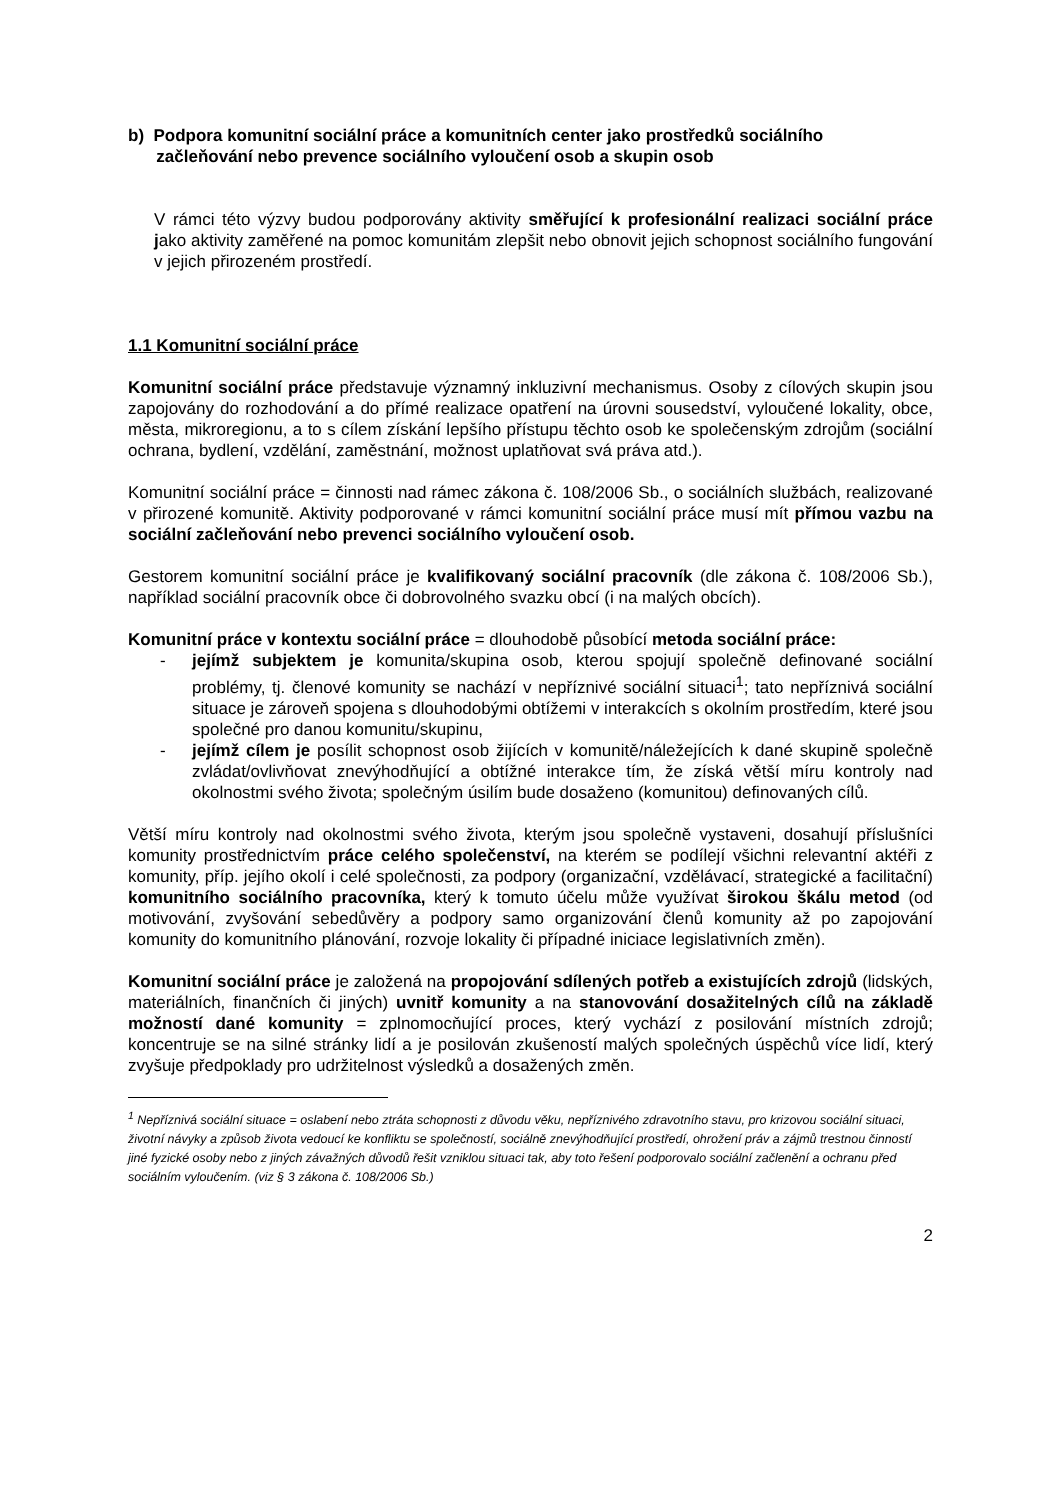b) Podpora komunitní sociální práce a komunitních center jako prostředků sociálního
začleňování nebo prevence sociálního vyloučení osob a skupin osob
V rámci této výzvy budou podporovány aktivity směřující k profesionální realizaci sociální práce jako aktivity zaměřené na pomoc komunitám zlepšit nebo obnovit jejich schopnost sociálního fungování v jejich přirozeném prostředí.
1.1 Komunitní sociální práce
Komunitní sociální práce představuje významný inkluzivní mechanismus. Osoby z cílových skupin jsou zapojovány do rozhodování a do přímé realizace opatření na úrovni sousedství, vyloučené lokality, obce, města, mikroregionu, a to s cílem získání lepšího přístupu těchto osob ke společenským zdrojům (sociální ochrana, bydlení, vzdělání, zaměstnání, možnost uplatňovat svá práva atd.).
Komunitní sociální práce = činnosti nad rámec zákona č. 108/2006 Sb., o sociálních službách, realizované v přirozené komunitě. Aktivity podporované v rámci komunitní sociální práce musí mít přímou vazbu na sociální začleňování nebo prevenci sociálního vyloučení osob.
Gestorem komunitní sociální práce je kvalifikovaný sociální pracovník (dle zákona č. 108/2006 Sb.), například sociální pracovník obce či dobrovolného svazku obcí (i na malých obcích).
Komunitní práce v kontextu sociální práce = dlouhodobě působící metoda sociální práce:
- jejímž subjektem je komunita/skupina osob, kterou spojují společně definované sociální problémy, tj. členové komunity se nachází v nepříznivé sociální situaci<sup>1</sup>; tato nepříznivá sociální situace je zároveň spojena s dlouhodobými obtížemi v interakcích s okolním prostředím, které jsou společné pro danou komunitu/skupinu,
- jejímž cílem je posílit schopnost osob žijících v komunitě/náležejících k dané skupině společně zvládat/ovlivňovat znevýhodňující a obtížné interakce tím, že získá větší míru kontroly nad okolnostmi svého života; společným úsilím bude dosaženo (komunitou) definovaných cílů.
Větší míru kontroly nad okolnostmi svého života, kterým jsou společně vystaveni, dosahují příslušníci komunity prostřednictvím práce celého společenství, na kterém se podílejí všichni relevantní aktéři z komunity, příp. jejího okolí i celé společnosti, za podpory (organizační, vzdělávací, strategické a facilitační) komunitního sociálního pracovníka, který k tomuto účelu může využívat širokou škálu metod (od motivování, zvyšování sebedůvěry a podpory samo organizování členů komunity až po zapojování komunity do komunitního plánování, rozvoje lokality či případné iniciace legislativních změn).
Komunitní sociální práce je založená na propojování sdílených potřeb a existujících zdrojů (lidských, materiálních, finančních či jiných) uvnitř komunity a na stanovování dosažitelných cílů na základě možností dané komunity = zplnomocňující proces, který vychází z posilování místních zdrojů; koncentruje se na silné stránky lidí a je posilován zkušeností malých společných úspěchů více lidí, který zvyšuje předpoklady pro udržitelnost výsledků a dosažených změn.
<sup>1</sup> Nepříznivá sociální situace = oslabení nebo ztráta schopnosti z důvodu věku, nepříznivého zdravotního stavu, pro krizovou sociální situaci, životní návyky a způsob života vedoucí ke konfliktu se společností, sociálně znevýhodňující prostředí, ohrožení práv a zájmů trestnou činností jiné fyzické osoby nebo z jiných závažných důvodů řešit vzniklou situaci tak, aby toto řešení podporovalo sociální začlenění a ochranu před sociálním vyloučením. (viz § 3 zákona č. 108/2006 Sb.)
2